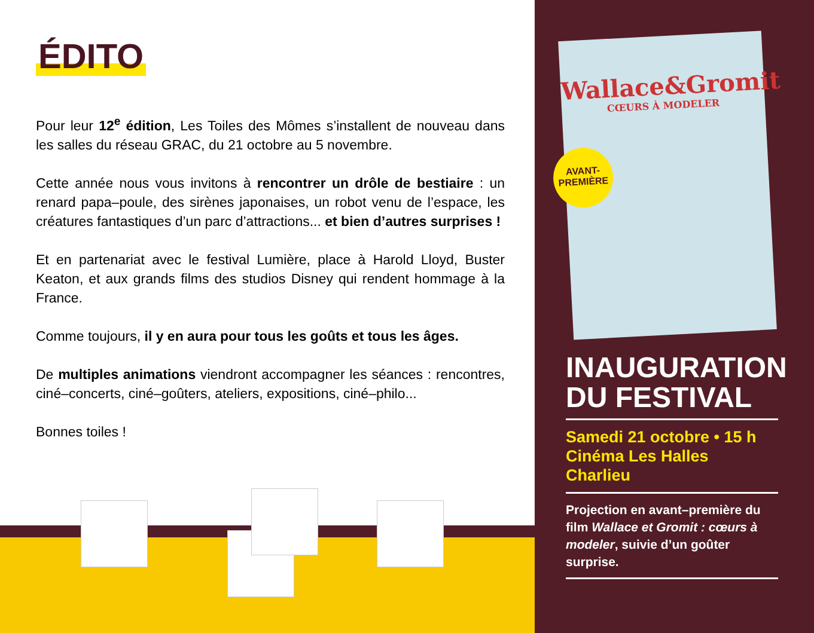ÉDITO
Pour leur 12<sup>e</sup> édition, Les Toiles des Mômes s’installent de nouveau dans les salles du réseau GRAC, du 21 octobre au 5 novembre.
Cette année nous vous invitons à rencontrer un drôle de bestiaire : un renard papa–poule, des sirènes japonaises, un robot venu de l’espace, les créatures fantastiques d’un parc d’attractions... et bien d’autres surprises !
Et en partenariat avec le festival Lumière, place à Harold Lloyd, Buster Keaton, et aux grands films des studios Disney qui rendent hommage à la France.
Comme toujours, il y en aura pour tous les goûts et tous les âges.
De multiples animations viendront accompagner les séances : rencontres, ciné–concerts, ciné–goûters, ateliers, expositions, ciné–philo...
Bonnes toiles !
Wallace&Gromit
CŒURS À MODELER
AVANT-
PREMIÈRE
INAUGURATION
DU FESTIVAL
Samedi 21 octobre • 15 h
Cinéma Les Halles
Charlieu
Projection en avant–première du film Wallace et Gromit : cœurs à modeler, suivie d’un goûter surprise.